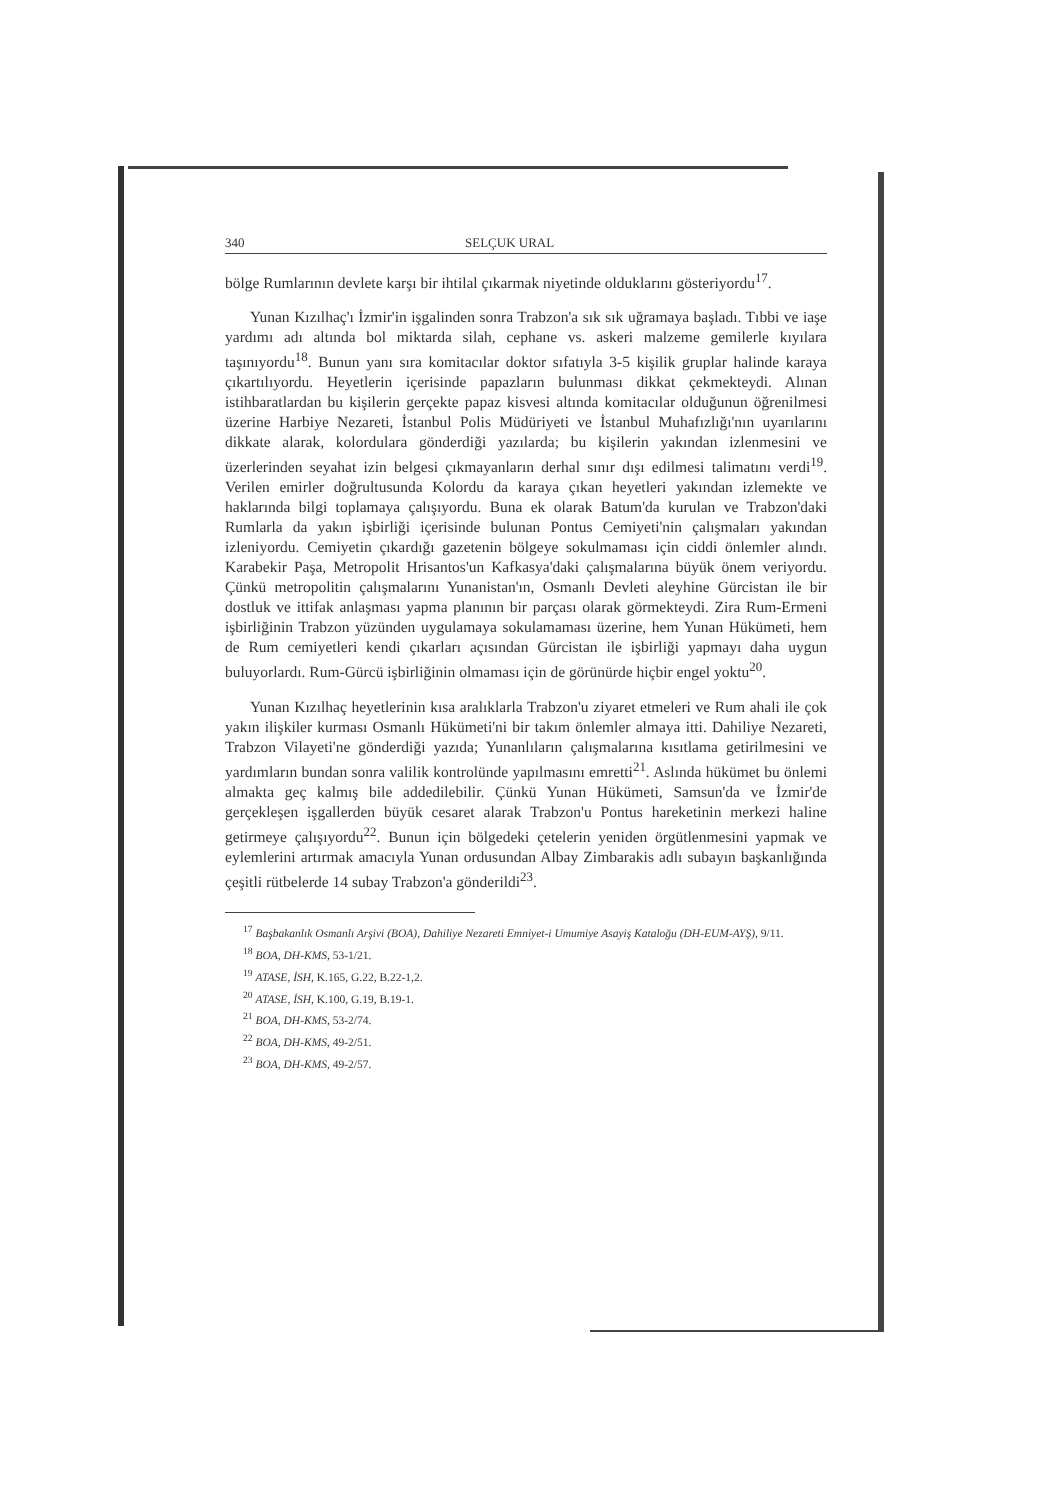340 SELÇUK URAL
bölge Rumlarının devlete karşı bir ihtilal çıkarmak niyetinde olduklarını gösteriyordu<sup>17</sup>.
Yunan Kızılhaç'ı İzmir'in işgalinden sonra Trabzon'a sık sık uğramaya başladı. Tıbbi ve iaşe yardımı adı altında bol miktarda silah, cephane vs. askeri malzeme gemilerle kıyılara taşınıyordu<sup>18</sup>. Bunun yanı sıra komitacılar doktor sıfatıyla 3-5 kişilik gruplar halinde karaya çıkartılıyordu. Heyetlerin içerisinde papazların bulunması dikkat çekmekteydi. Alınan istihbaratlardan bu kişilerin gerçekte papaz kisvesi altında komitacılar olduğunun öğrenilmesi üzerine Harbiye Nezareti, İstanbul Polis Müdüriyeti ve İstanbul Muhafızlığı'nın uyarılarını dikkate alarak, kolordulara gönderdiği yazılarda; bu kişilerin yakından izlenmesini ve üzerlerinden seyahat izin belgesi çıkmayanların derhal sınır dışı edilmesi talimatını verdi<sup>19</sup>. Verilen emirler doğrultusunda Kolordu da karaya çıkan heyetleri yakından izlemekte ve haklarında bilgi toplamaya çalışıyordu. Buna ek olarak Batum'da kurulan ve Trabzon'daki Rumlarla da yakın işbirliği içerisinde bulunan Pontus Cemiyeti'nin çalışmaları yakından izleniyordu. Cemiyetin çıkardığı gazetenin bölgeye sokulmaması için ciddi önlemler alındı. Karabekir Paşa, Metropolit Hrisantos'un Kafkasya'daki çalışmalarına büyük önem veriyordu. Çünkü metropolitin çalışmalarını Yunanistan'ın, Osmanlı Devleti aleyhine Gürcistan ile bir dostluk ve ittifak anlaşması yapma planının bir parçası olarak görmekteydi. Zira Rum-Ermeni işbirliğinin Trabzon yüzünden uygulamaya sokulamaması üzerine, hem Yunan Hükümeti, hem de Rum cemiyetleri kendi çıkarları açısından Gürcistan ile işbirliği yapmayı daha uygun buluyorlardı. Rum-Gürcü işbirliğinin olmaması için de görünürde hiçbir engel yoktu<sup>20</sup>.
Yunan Kızılhaç heyetlerinin kısa aralıklarla Trabzon'u ziyaret etmeleri ve Rum ahali ile çok yakın ilişkiler kurması Osmanlı Hükümeti'ni bir takım önlemler almaya itti. Dahiliye Nezareti, Trabzon Vilayeti'ne gönderdiği yazıda; Yunanlıların çalışmalarına kısıtlama getirilmesini ve yardımların bundan sonra valilik kontrolünde yapılmasını emretti<sup>21</sup>. Aslında hükümet bu önlemi almakta geç kalmış bile addedilebilir. Çünkü Yunan Hükümeti, Samsun'da ve İzmir'de gerçekleşen işgallerden büyük cesaret alarak Trabzon'u Pontus hareketinin merkezi haline getirmeye çalışıyordu<sup>22</sup>. Bunun için bölgedeki çetelerin yeniden örgütlenmesini yapmak ve eylemlerini artırmak amacıyla Yunan ordusundan Albay Zimbarakis adlı subayın başkanlığında çeşitli rütbelerde 14 subay Trabzon'a gönderildi<sup>23</sup>.
<sup>17</sup> Başbakanlık Osmanlı Arşivi (BOA), Dahiliye Nezareti Emniyet-i Umumiye Asayiş Kataloğu (DH-EUM-AYŞ), 9/11.
<sup>18</sup> BOA, DH-KMS, 53-1/21.
<sup>19</sup> ATASE, İSH, K.165, G.22, B.22-1,2.
<sup>20</sup> ATASE, İSH, K.100, G.19, B.19-1.
<sup>21</sup> BOA, DH-KMS, 53-2/74.
<sup>22</sup> BOA, DH-KMS, 49-2/51.
<sup>23</sup> BOA, DH-KMS, 49-2/57.